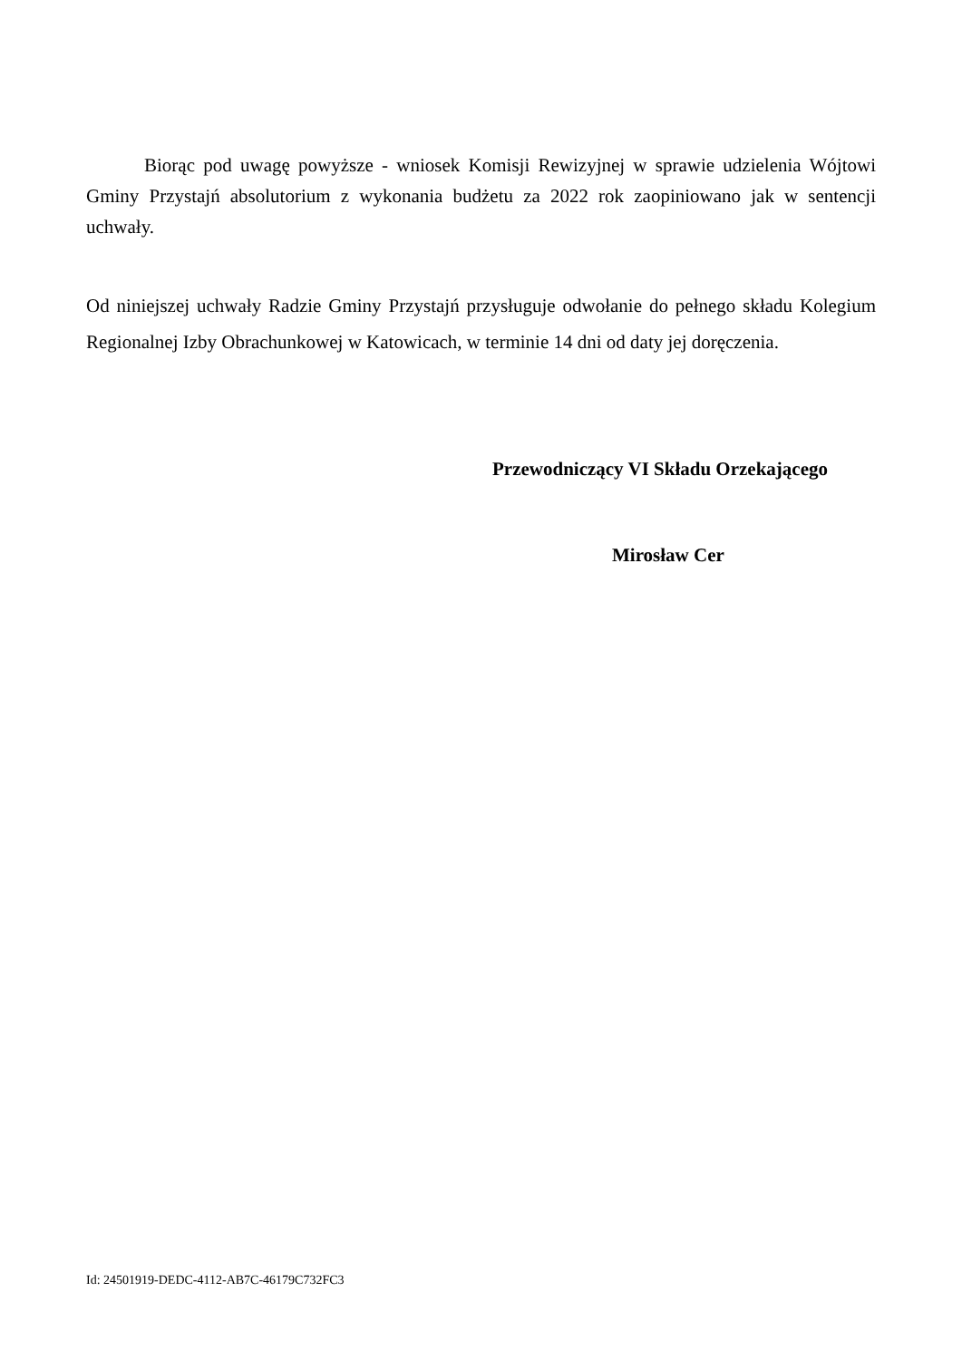Biorąc pod uwagę powyższe - wniosek Komisji Rewizyjnej w sprawie udzielenia Wójtowi Gminy Przystajń absolutorium z wykonania budżetu za 2022 rok zaopiniowano jak w sentencji uchwały.
Od niniejszej uchwały Radzie Gminy Przystajń przysługuje odwołanie do pełnego składu Kolegium Regionalnej Izby Obrachunkowej w Katowicach, w terminie 14 dni od daty jej doręczenia.
Przewodniczący VI Składu Orzekającego
Mirosław Cer
Id: 24501919-DEDC-4112-AB7C-46179C732FC3